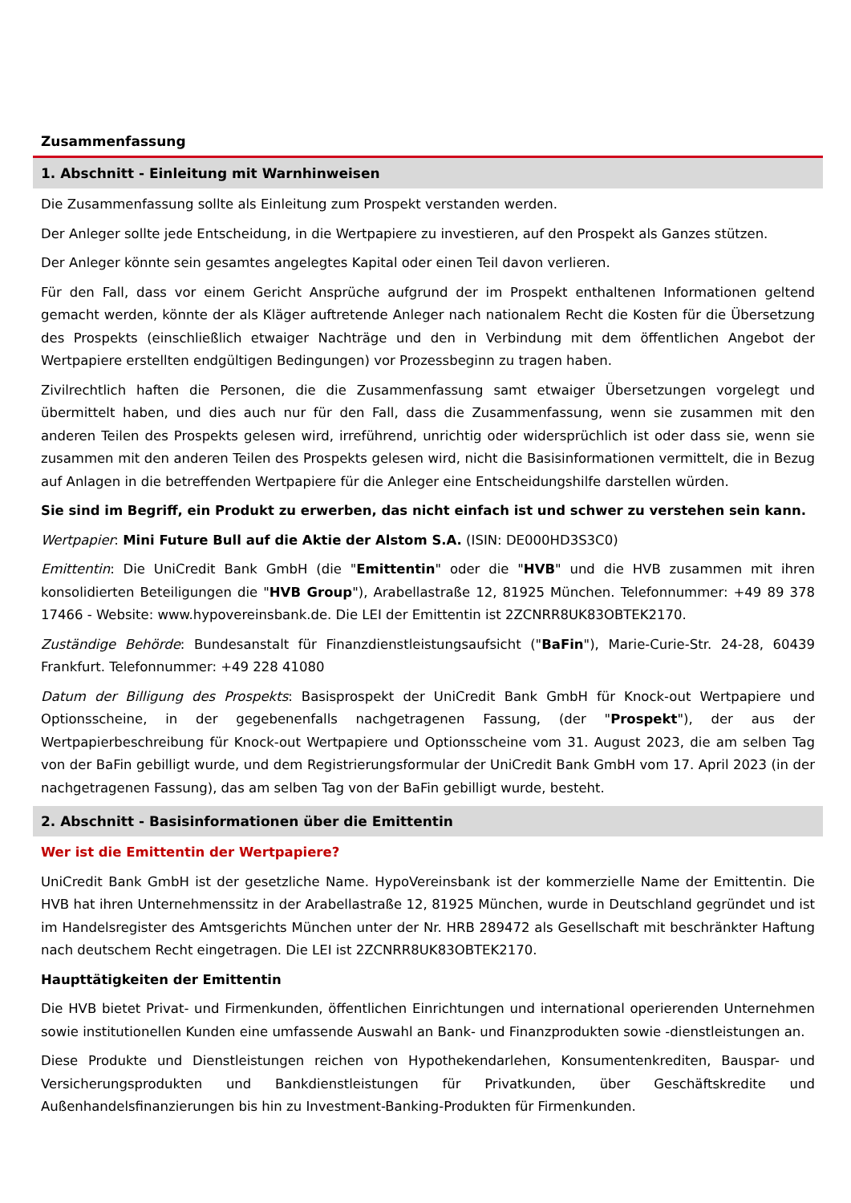Zusammenfassung
1. Abschnitt - Einleitung mit Warnhinweisen
Die Zusammenfassung sollte als Einleitung zum Prospekt verstanden werden.
Der Anleger sollte jede Entscheidung, in die Wertpapiere zu investieren, auf den Prospekt als Ganzes stützen.
Der Anleger könnte sein gesamtes angelegtes Kapital oder einen Teil davon verlieren.
Für den Fall, dass vor einem Gericht Ansprüche aufgrund der im Prospekt enthaltenen Informationen geltend gemacht werden, könnte der als Kläger auftretende Anleger nach nationalem Recht die Kosten für die Übersetzung des Prospekts (einschließlich etwaiger Nachträge und den in Verbindung mit dem öffentlichen Angebot der Wertpapiere erstellten endgültigen Bedingungen) vor Prozessbeginn zu tragen haben.
Zivilrechtlich haften die Personen, die die Zusammenfassung samt etwaiger Übersetzungen vorgelegt und übermittelt haben, und dies auch nur für den Fall, dass die Zusammenfassung, wenn sie zusammen mit den anderen Teilen des Prospekts gelesen wird, irreführend, unrichtig oder widersprüchlich ist oder dass sie, wenn sie zusammen mit den anderen Teilen des Prospekts gelesen wird, nicht die Basisinformationen vermittelt, die in Bezug auf Anlagen in die betreffenden Wertpapiere für die Anleger eine Entscheidungshilfe darstellen würden.
Sie sind im Begriff, ein Produkt zu erwerben, das nicht einfach ist und schwer zu verstehen sein kann.
Wertpapier: Mini Future Bull auf die Aktie der Alstom S.A. (ISIN: DE000HD3S3C0)
Emittentin: Die UniCredit Bank GmbH (die "Emittentin" oder die "HVB" und die HVB zusammen mit ihren konsolidierten Beteiligungen die "HVB Group"), Arabellastraße 12, 81925 München. Telefonnummer: +49 89 378 17466 - Website: www.hypovereinsbank.de. Die LEI der Emittentin ist 2ZCNRR8UK83OBTEK2170.
Zuständige Behörde: Bundesanstalt für Finanzdienstleistungsaufsicht ("BaFin"), Marie-Curie-Str. 24-28, 60439 Frankfurt. Telefonnummer: +49 228 41080
Datum der Billigung des Prospekts: Basisprospekt der UniCredit Bank GmbH für Knock-out Wertpapiere und Optionsscheine, in der gegebenenfalls nachgetragenen Fassung, (der "Prospekt"), der aus der Wertpapierbeschreibung für Knock-out Wertpapiere und Optionsscheine vom 31. August 2023, die am selben Tag von der BaFin gebilligt wurde, und dem Registrierungsformular der UniCredit Bank GmbH vom 17. April 2023 (in der nachgetragenen Fassung), das am selben Tag von der BaFin gebilligt wurde, besteht.
2. Abschnitt - Basisinformationen über die Emittentin
Wer ist die Emittentin der Wertpapiere?
UniCredit Bank GmbH ist der gesetzliche Name. HypoVereinsbank ist der kommerzielle Name der Emittentin. Die HVB hat ihren Unternehmenssitz in der Arabellastraße 12, 81925 München, wurde in Deutschland gegründet und ist im Handelsregister des Amtsgerichts München unter der Nr. HRB 289472 als Gesellschaft mit beschränkter Haftung nach deutschem Recht eingetragen. Die LEI ist 2ZCNRR8UK83OBTEK2170.
Haupttätigkeiten der Emittentin
Die HVB bietet Privat- und Firmenkunden, öffentlichen Einrichtungen und international operierenden Unternehmen sowie institutionellen Kunden eine umfassende Auswahl an Bank- und Finanzprodukten sowie -dienstleistungen an.
Diese Produkte und Dienstleistungen reichen von Hypothekendarlehen, Konsumentenkrediten, Bauspar- und Versicherungsprodukten und Bankdienstleistungen für Privatkunden, über Geschäftskredite und Außenhandelsfinanzierungen bis hin zu Investment-Banking-Produkten für Firmenkunden.